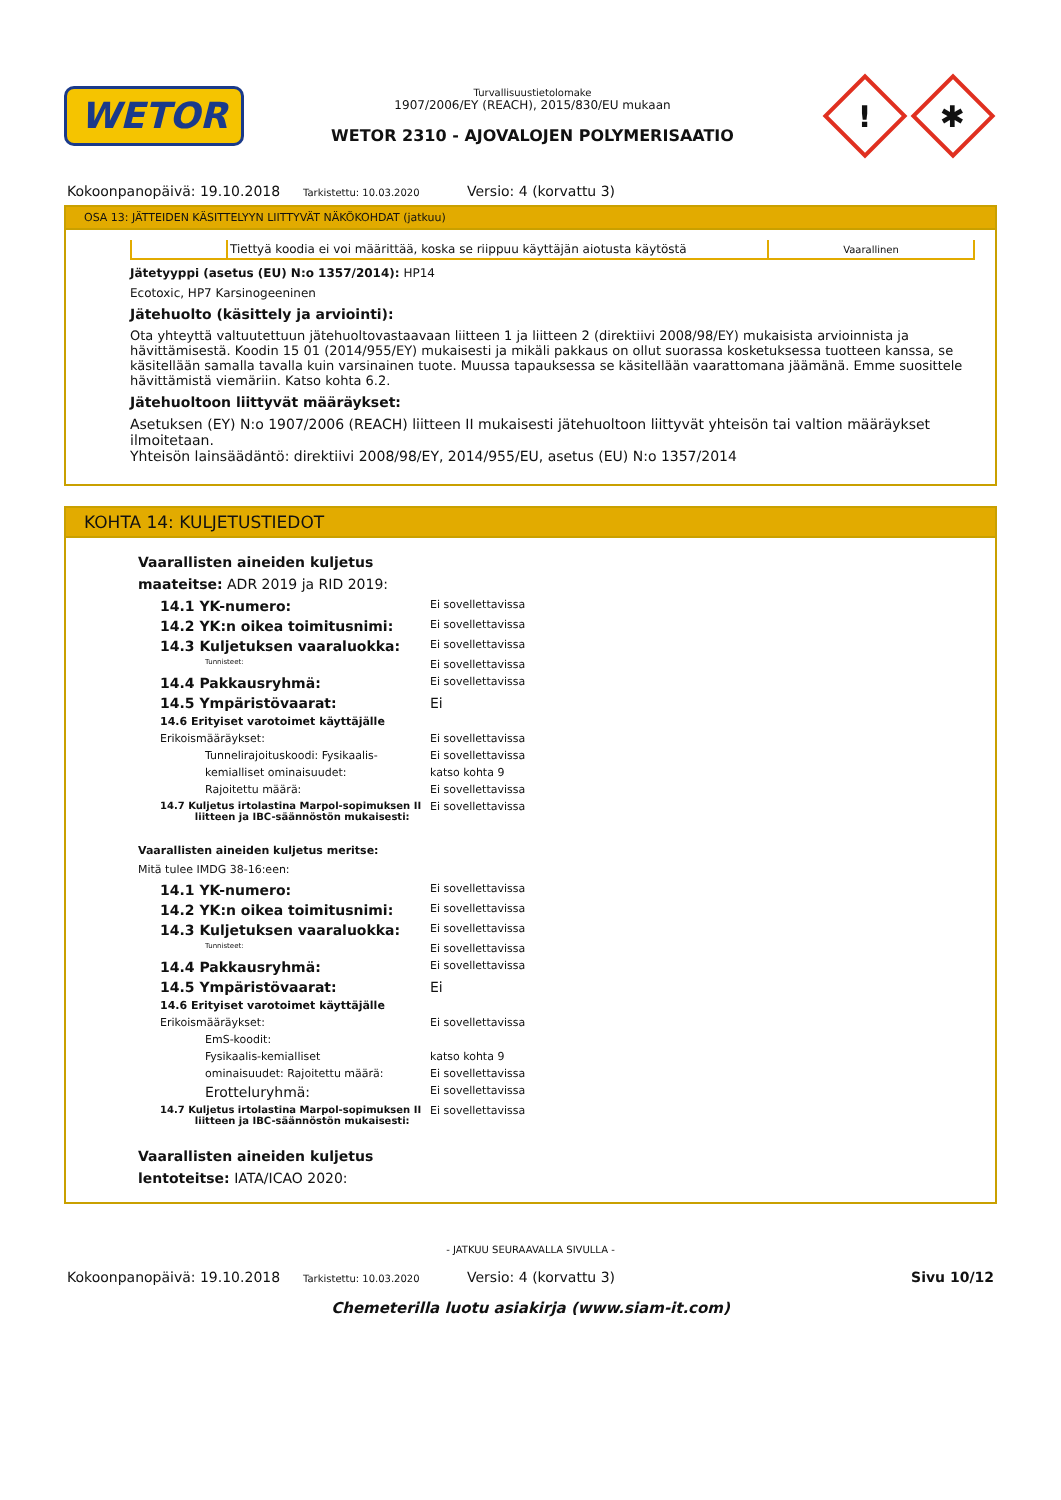WETOR
Turvallisuustietolomake
1907/2006/EY (REACH), 2015/830/EU mukaan
WETOR 2310 - AJOVALOJEN POLYMERISAATIO
!
✱
Kokoonpanopäivä: 19.10.2018 Tarkistettu: 10.03.2020 Versio: 4 (korvattu 3)
OSA 13: JÄTTEIDEN KÄSITTELYYN LIITTYVÄT NÄKÖKOHDAT (jatkuu)
| | Tiettyä koodia ei voi määrittää, koska se riippuu käyttäjän aiotusta käytöstä | Vaarallinen |
Jätetyyppi (asetus (EU) N:o 1357/2014): HP14
Ecotoxic, HP7 Karsinogeeninen
Jätehuolto (käsittely ja arviointi):
Ota yhteyttä valtuutettuun jätehuoltovastaavaan liitteen 1 ja liitteen 2 (direktiivi 2008/98/EY) mukaisista arvioinnista ja hävittämisestä. Koodin 15 01 (2014/955/EY) mukaisesti ja mikäli pakkaus on ollut suorassa kosketuksessa tuotteen kanssa, se käsitellään samalla tavalla kuin varsinainen tuote. Muussa tapauksessa se käsitellään vaarattomana jäämänä. Emme suosittele hävittämistä viemäriin. Katso kohta 6.2.
Jätehuoltoon liittyvät määräykset:
Asetuksen (EY) N:o 1907/2006 (REACH) liitteen II mukaisesti jätehuoltoon liittyvät yhteisön tai valtion määräykset ilmoitetaan.
Yhteisön lainsäädäntö: direktiivi 2008/98/EY, 2014/955/EU, asetus (EU) N:o 1357/2014
KOHTA 14: KULJETUSTIEDOT
Vaarallisten aineiden kuljetus
maateitse: ADR 2019 ja RID 2019:
14.1 YK-numero: Ei sovellettavissa
14.2 YK:n oikea toimitusnimi: Ei sovellettavissa
14.3 Kuljetuksen vaaraluokka: Ei sovellettavissa
Tunnisteet: Ei sovellettavissa
14.4 Pakkausryhmä: Ei sovellettavissa
14.5 Ympäristövaarat: Ei
14.6 Erityiset varotoimet käyttäjälle
Erikoismääräykset: Ei sovellettavissa
Tunnelirajoituskoodi: Fysikaalis- Ei sovellettavissa
kemialliset ominaisuudet: katso kohta 9
Rajoitettu määrä: Ei sovellettavissa
14.7 Kuljetus irtolastina Marpol-sopimuksen II
liitteen ja IBC-säännöstön mukaisesti: Ei sovellettavissa
Vaarallisten aineiden kuljetus meritse:
Mitä tulee IMDG 38-16:een:
14.1 YK-numero: Ei sovellettavissa
14.2 YK:n oikea toimitusnimi: Ei sovellettavissa
14.3 Kuljetuksen vaaraluokka: Ei sovellettavissa
Tunnisteet: Ei sovellettavissa
14.4 Pakkausryhmä: Ei sovellettavissa
14.5 Ympäristövaarat: Ei
14.6 Erityiset varotoimet käyttäjälle
Erikoismääräykset: Ei sovellettavissa
EmS-koodit:
Fysikaalis-kemialliset katso kohta 9
ominaisuudet: Rajoitettu määrä: Ei sovellettavissa
Erotteluryhmä: Ei sovellettavissa
14.7 Kuljetus irtolastina Marpol-sopimuksen II
liitteen ja IBC-säännöstön mukaisesti: Ei sovellettavissa
Vaarallisten aineiden kuljetus
lentoteitse: IATA/ICAO 2020:
- JATKUU SEURAAVALLA SIVULLA -
Kokoonpanopäivä: 19.10.2018 Tarkistettu: 10.03.2020 Versio: 4 (korvattu 3) Sivu 10/12
Chemeterilla luotu asiakirja (www.siam-it.com)